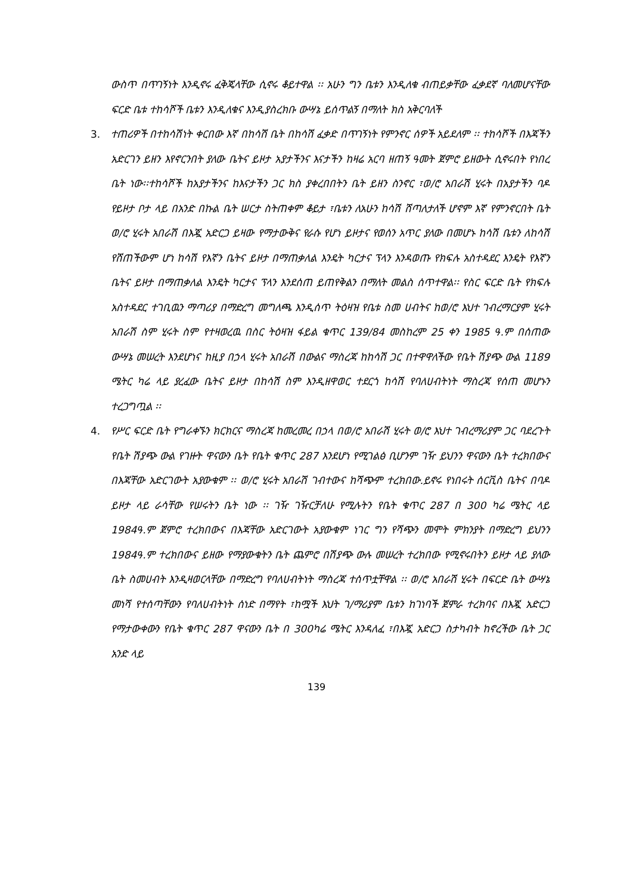ውስጥ በጥገኝነት እንዲኖሩ ፈቅጄላቸው ሲኖሩ ቆይተዋል ፡፡ አሁን ግን ቤቱን እንዲለቁ ብጠይቃቸው ፈቃደኛ ባለመሆናቸው ፍርድ ቤቱ ተከሳሾች ቤቱን እንዲለቁና እንዲያስረክቡ ውሣኔ ይሰጥልኝ በማለት ክስ አቅርባለች
3. ተጠሪዎች በተከሳሽነት ቀርበው እኛ በከሳሽ ቤት በከሳሽ ፈቃድ በጥገኝነት የምንኖር ሰዎች አይደለም ፡፡ ተከሳሾች በእጃችን አድርገን ይዘን እየኖርንበት ያለው ቤትና ይዞታ አያታችንና እናታችን ከዛሬ አርባ ዘጠኝ ዓመት ጀምሮ ይዘውት ሲኖሩበት የነበረ ቤት ነው፡፡ተከሳሾች ከአያታችንና ከእናታችን ጋር ክስ ያቀረበበትን ቤት ይዘን ስንኖር ፣ወ/ሮ አበራሽ ሂሩት በአያታችን ባዶ የይዞታ ቦታ ላይ በአንድ በኩል ቤት ሠርታ ስትጠቀም ቆይታ ፣ቤቱን ለአሁን ከሳሽ ሸጣለታለች ሆኖም እኛ የምንኖርበት ቤት ወ/ሮ ሂሩት አበራሽ በእጇ አድርጋ ይዛው የማታውቅና የራሱ የሆነ ይዞታና የወሰን አጥር ያለው በመሆኑ ከሳሽ ቤቱን ለከሳሽ የሸጠችውም ሆነ ከሳሽ የእኛን ቤትና ይዞታ በማጠቃለል እንዴት ካርታና ፕላን እንዳወጡ የክፍሉ አስተዳደር እንዴት የእኛን ቤትና ይዞታ በማጠቃለል እንዴት ካርታና ፕላን እንደሰጠ ይጠየቅልን በማለት መልስ ሰጥተዋል፡፡ የስር ፍርድ ቤት የክፍሉ አስተዳደር ተገቢዉን ማጣሪያ በማድረግ መግለጫ እንዲሰጥ ትዕዛዝ የቤቱ ስመ ሀብትና ከወ/ሮ እህተ ገብረማርያም ሂሩት አበራሽ ስም ሂሩት ስም የተዛወረዉ በስር ትዕዛዝ ፋይል ቁጥር 139/84 መስከረም 25 ቀን 1985 ዓ.ም በሰጠው ውሣኔ መሠረት እንደሆነና ከዚያ በኃላ ሂሩት አበራሽ በውልና ማስረጃ ከከሳሽ ጋር በተዋዋለችው የቤት ሽያጭ ውል 1189 ሜትር ካሬ ላይ ያረፈው ቤትና ይዞታ በከሳሽ ስም እንዲዘዋወር ተደርጎ ከሳሽ የባለሀብትነት ማስረጃ የሰጠ መሆኑን ተረጋግጧል ፡፡
4. የሥር ፍርድ ቤት የግራቀኙን ክርክርና ማስረጃ ከመረመረ በኃላ በወ/ሮ አበራሽ ሂሩት ወ/ሮ እህተ ገብረማሪያም ጋር ባደረጉት የቤት ሽያጭ ውል የገዙት ዋናውን ቤት የቤት ቁጥር 287 እንደሆነ የሚገልፅ ቢሆንም ገዥ ይህንን ዋናውን ቤት ተረክበውና በእጃቸው አድርገውት አያውቁም ፡፡ ወ/ሮ ሂሩት አበራሽ ገብተውና ከሻጭም ተረክበው.ይኖሩ የነበሩት ሰርቪስ ቤትና በባዶ ይዞታ ላይ ራሳቸው የሠሩትን ቤት ነው ፡፡ ገዥ ገዥርቻለሁ የሚሉትን የቤት ቁጥር 287 በ 300 ካሬ ሜትር ላይ 1984ዓ.ም ጀምሮ ተረክበውና በእጃቸው አድርገውት አያውቁም ነገር ግን የሻጭን መሞት ምክንያት በማድረግ ይህንን 1984ዓ.ም ተረክበውና ይዘው የማያውቁትን ቤት ጨምሮ በሽያጭ ውሉ መሠረት ተረክበው የሚኖሩበትን ይዞታ ላይ ያለው ቤት ስመሀብት እንዲዛወርላቸው በማድረግ የባለሀብትነት ማስረጃ ተሰጥቷቸዋል ፡፡ ወ/ሮ አበራሽ ሂሩት በፍርድ ቤት ውሣኔ መነሻ የተሰጣቸውን የባለሀብትነት ሰነድ በማየት ፣ከሟች እህት ገ/ማሪያም ቤቱን ከገነባች ጀምራ ተረክባና በእጇ አድርጋ የማታውቀውን የቤት ቁጥር 287 ዋናውን ቤት በ 300ካሬ ሜትር እንዳለፈ ፣በእጇ አድርጋ ስታካብት ከኖረችው ቤት ጋር አንድ ላይ
139